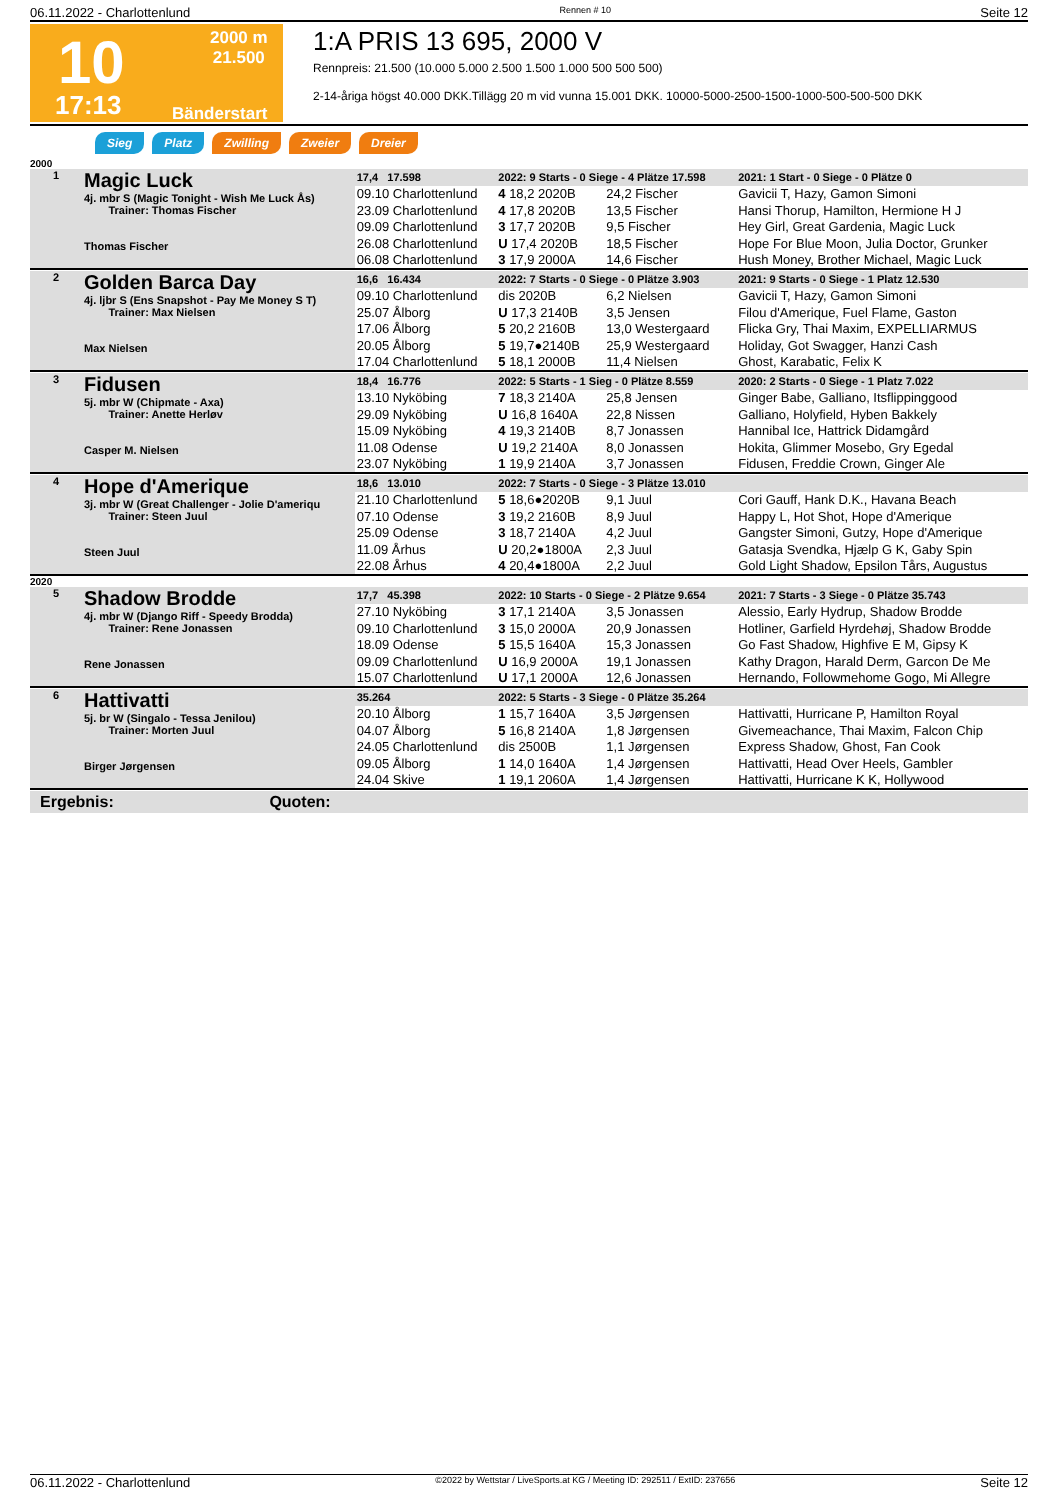06.11.2022 - Charlottenlund Rennen # 10 Seite 12
10
17:13
2000 m
21.500
Bänderstart
1:A PRIS 13 695, 2000 V
Rennpreis: 21.500 (10.000 5.000 2.500 1.500 1.000 500 500 500)
2-14-åriga högst 40.000 DKK.Tillägg 20 m vid vunna 15.001 DKK. 10000-5000-2500-1500-1000-500-500-500 DKK
Sieg Platz Zwilling Zweier Dreier
2000
| 1 | Magic Luck 4j. mbr S (Magic Tonight - Wish Me Luck Ås) Trainer: Thomas Fischer Thomas Fischer | 17,4 17.598 | 2022: 9 Starts - 0 Siege - 4 Plätze 17.598 | | 2021: 1 Start - 0 Siege - 0 Plätze 0 |
| | | 09.10 Charlottenlund | 4 18,2 2020B | 24,2 Fischer | Gavicii T, Hazy, Gamon Simoni |
| | | 23.09 Charlottenlund | 4 17,8 2020B | 13,5 Fischer | Hansi Thorup, Hamilton, Hermione H J |
| | | 09.09 Charlottenlund | 3 17,7 2020B | 9,5 Fischer | Hey Girl, Great Gardenia, Magic Luck |
| | | 26.08 Charlottenlund | U 17,4 2020B | 18,5 Fischer | Hope For Blue Moon, Julia Doctor, Grunker |
| | | 06.08 Charlottenlund | 3 17,9 2000A | 14,6 Fischer | Hush Money, Brother Michael, Magic Luck |
| 2 | Golden Barca Day 4j. ljbr S (Ens Snapshot - Pay Me Money S T) Trainer: Max Nielsen Max Nielsen | 16,6 16.434 | 2022: 7 Starts - 0 Siege - 0 Plätze 3.903 | | 2021: 9 Starts - 0 Siege - 1 Platz 12.530 |
| | | 09.10 Charlottenlund | dis 2020B | 6,2 Nielsen | Gavicii T, Hazy, Gamon Simoni |
| | | 25.07 Ålborg | U 17,3 2140B | 3,5 Jensen | Filou d'Amerique, Fuel Flame, Gaston |
| | | 17.06 Ålborg | 5 20,2 2160B | 13,0 Westergaard | Flicka Gry, Thai Maxim, EXPELLIARMUS |
| | | 20.05 Ålborg | 5 19,7●2140B | 25,9 Westergaard | Holiday, Got Swagger, Hanzi Cash |
| | | 17.04 Charlottenlund | 5 18,1 2000B | 11,4 Nielsen | Ghost, Karabatic, Felix K |
| 3 | Fidusen 5j. mbr W (Chipmate - Axa) Trainer: Anette Herløv Casper M. Nielsen | 18,4 16.776 | 2022: 5 Starts - 1 Sieg - 0 Plätze 8.559 | | 2020: 2 Starts - 0 Siege - 1 Platz 7.022 |
| | | 13.10 Nyköbing | 7 18,3 2140A | 25,8 Jensen | Ginger Babe, Galliano, Itsflippinggood |
| | | 29.09 Nyköbing | U 16,8 1640A | 22,8 Nissen | Galliano, Holyfield, Hyben Bakkely |
| | | 15.09 Nyköbing | 4 19,3 2140B | 8,7 Jonassen | Hannibal Ice, Hattrick Didamgård |
| | | 11.08 Odense | U 19,2 2140A | 8,0 Jonassen | Hokita, Glimmer Mosebo, Gry Egedal |
| | | 23.07 Nyköbing | 1 19,9 2140A | 3,7 Jonassen | Fidusen, Freddie Crown, Ginger Ale |
| 4 | Hope d'Amerique 3j. mbr W (Great Challenger - Jolie D'ameriqu Trainer: Steen Juul Steen Juul | 18,6 13.010 | 2022: 7 Starts - 0 Siege - 3 Plätze 13.010 | | |
| | | 21.10 Charlottenlund | 5 18,6●2020B | 9,1 Juul | Cori Gauff, Hank D.K., Havana Beach |
| | | 07.10 Odense | 3 19,2 2160B | 8,9 Juul | Happy L, Hot Shot, Hope d'Amerique |
| | | 25.09 Odense | 3 18,7 2140A | 4,2 Juul | Gangster Simoni, Gutzy, Hope d'Amerique |
| | | 11.09 Århus | U 20,2●1800A | 2,3 Juul | Gatasja Svendka, Hjælp G K, Gaby Spin |
| | | 22.08 Århus | 4 20,4●1800A | 2,2 Juul | Gold Light Shadow, Epsilon Tårs, Augustus |
| 2020 | | | | | |
| 5 | Shadow Brodde 4j. mbr W (Django Riff - Speedy Brodda) Trainer: Rene Jonassen Rene Jonassen | 17,7 45.398 | 2022: 10 Starts - 0 Siege - 2 Plätze 9.654 | | 2021: 7 Starts - 3 Siege - 0 Plätze 35.743 |
| | | 27.10 Nyköbing | 3 17,1 2140A | 3,5 Jonassen | Alessio, Early Hydrup, Shadow Brodde |
| | | 09.10 Charlottenlund | 3 15,0 2000A | 20,9 Jonassen | Hotliner, Garfield Hyrdehøj, Shadow Brodde |
| | | 18.09 Odense | 5 15,5 1640A | 15,3 Jonassen | Go Fast Shadow, Highfive E M, Gipsy K |
| | | 09.09 Charlottenlund | U 16,9 2000A | 19,1 Jonassen | Kathy Dragon, Harald Derm, Garcon De Me |
| | | 15.07 Charlottenlund | U 17,1 2000A | 12,6 Jonassen | Hernando, Followmehome Gogo, Mi Allegre |
| 6 | Hattivatti 5j. br W (Singalo - Tessa Jenilou) Trainer: Morten Juul Birger Jørgensen | 35.264 | 2022: 5 Starts - 3 Siege - 0 Plätze 35.264 | | |
| | | 20.10 Ålborg | 1 15,7 1640A | 3,5 Jørgensen | Hattivatti, Hurricane P, Hamilton Royal |
| | | 04.07 Ålborg | 5 16,8 2140A | 1,8 Jørgensen | Givemeachance, Thai Maxim, Falcon Chip |
| | | 24.05 Charlottenlund | dis 2500B | 1,1 Jørgensen | Express Shadow, Ghost, Fan Cook |
| | | 09.05 Ålborg | 1 14,0 1640A | 1,4 Jørgensen | Hattivatti, Head Over Heels, Gambler |
| | | 24.04 Skive | 1 19,1 2060A | 1,4 Jørgensen | Hattivatti, Hurricane K K, Hollywood |
Ergebnis: Quoten:
06.11.2022 - Charlottenlund ©2022 by Wettstar / LiveSports.at KG / Meeting ID: 292511 / ExtID: 237656 Seite 12